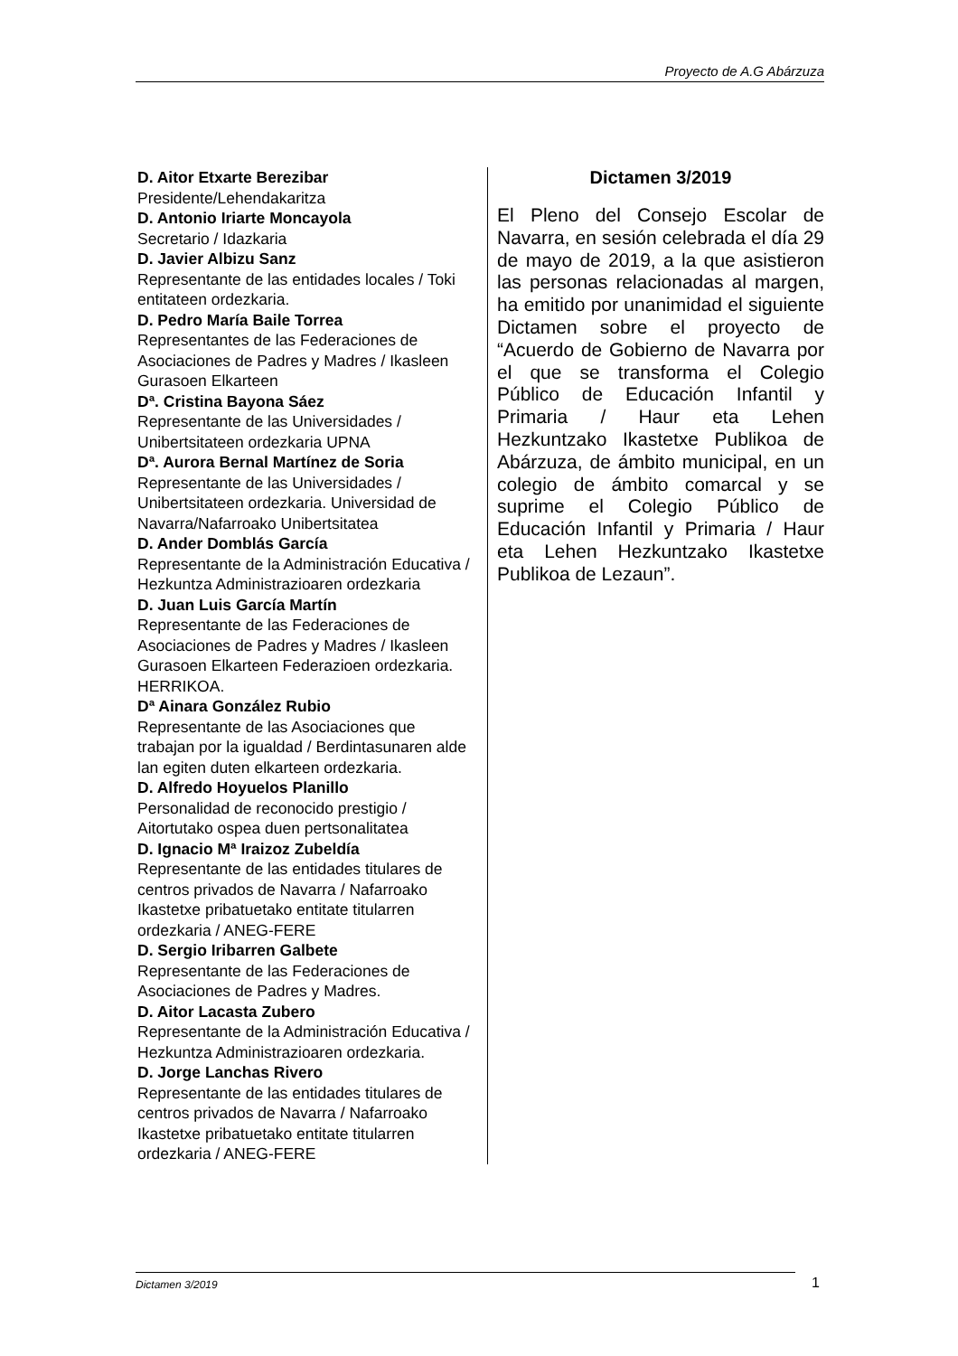Proyecto de A.G Abárzuza
D. Aitor Etxarte Berezibar
Presidente/Lehendakaritza
D. Antonio Iriarte Moncayola
Secretario / Idazkaria
D. Javier Albizu Sanz
Representante de las entidades locales / Toki entitateen ordezkaria.
D. Pedro María Baile Torrea
Representantes de las Federaciones de Asociaciones de Padres y Madres / Ikasleen Gurasoen Elkarteen
Dª. Cristina Bayona Sáez
Representante de las Universidades / Unibertsitateen ordezkaria UPNA
Dª. Aurora Bernal Martínez de Soria
Representante de las Universidades / Unibertsitateen ordezkaria. Universidad de Navarra/Nafarroako Unibertsitatea
D. Ander Domblás García
Representante de la Administración Educativa / Hezkuntza Administrazioaren ordezkaria
D. Juan Luis García Martín
Representante de las Federaciones de Asociaciones de Padres y Madres / Ikasleen Gurasoen Elkarteen Federazioen ordezkaria. HERRIKOA.
Dª Ainara González Rubio
Representante de las Asociaciones que trabajan por la igualdad / Berdintasunaren alde lan egiten duten elkarteen ordezkaria.
D. Alfredo Hoyuelos Planillo
Personalidad de reconocido prestigio / Aitortutako ospea duen pertsonalitatea
D. Ignacio Mª Iraizoz Zubeldía
Representante de las entidades titulares de centros privados de Navarra / Nafarroako Ikastetxe pribatuetako entitate titularren ordezkaria / ANEG-FERE
D. Sergio Iribarren Galbete
Representante de las Federaciones de Asociaciones de Padres y Madres.
D. Aitor Lacasta Zubero
Representante de la Administración Educativa / Hezkuntza Administrazioaren ordezkaria.
D. Jorge Lanchas Rivero
Representante de las entidades titulares de centros privados de Navarra / Nafarroako Ikastetxe pribatuetako entitate titularren ordezkaria / ANEG-FERE
Dictamen 3/2019
El Pleno del Consejo Escolar de Navarra, en sesión celebrada el día 29 de mayo de 2019, a la que asistieron las personas relacionadas al margen, ha emitido por unanimidad el siguiente Dictamen sobre el proyecto de “Acuerdo de Gobierno de Navarra por el que se transforma el Colegio Público de Educación Infantil y Primaria / Haur eta Lehen Hezkuntzako Ikastetxe Publikoa de Abárzuza, de ámbito municipal, en un colegio de ámbito comarcal y se suprime el Colegio Público de Educación Infantil y Primaria / Haur eta Lehen Hezkuntzako Ikastetxe Publikoa de Lezaun”.
Dictamen 3/2019 1